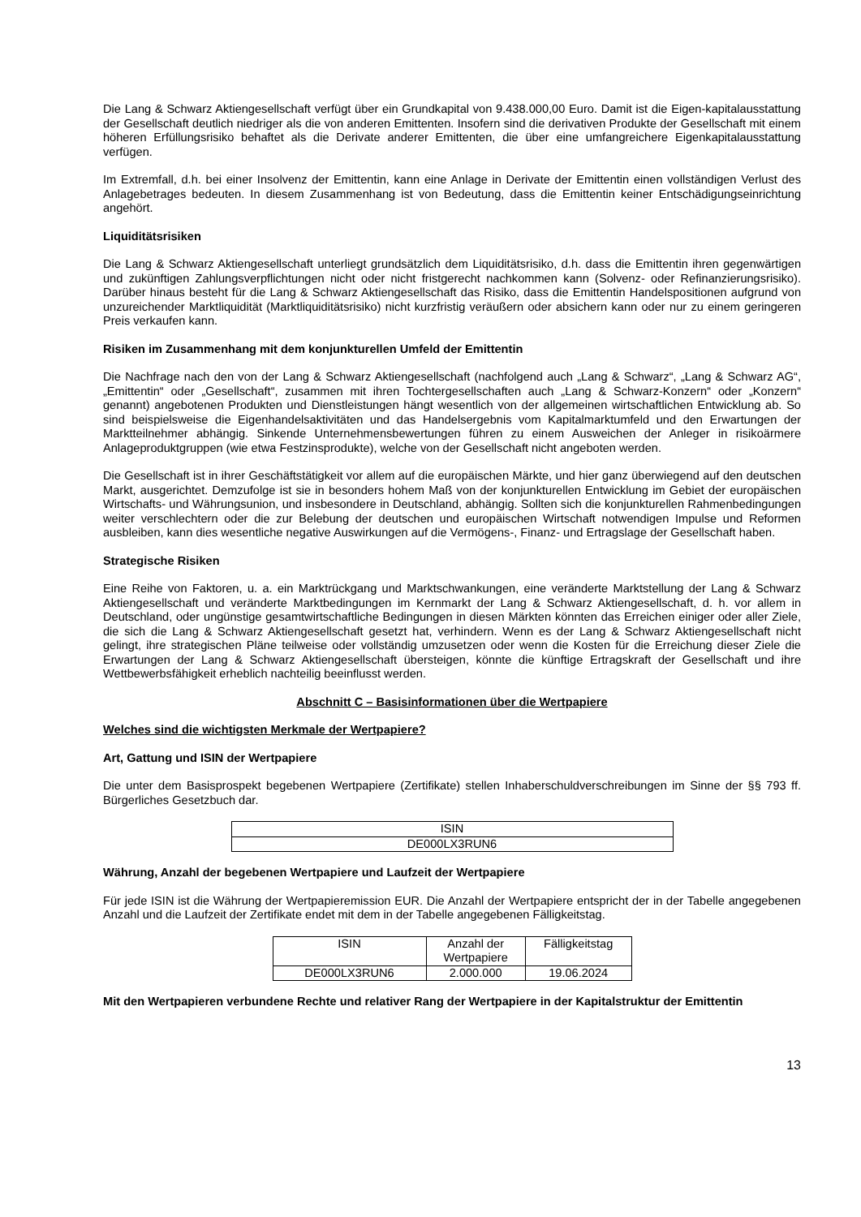Die Lang & Schwarz Aktiengesellschaft verfügt über ein Grundkapital von 9.438.000,00 Euro. Damit ist die Eigen-kapitalausstattung der Gesellschaft deutlich niedriger als die von anderen Emittenten. Insofern sind die derivativen Produkte der Gesellschaft mit einem höheren Erfüllungsrisiko behaftet als die Derivate anderer Emittenten, die über eine umfangreichere Eigenkapitalausstattung verfügen.
Im Extremfall, d.h. bei einer Insolvenz der Emittentin, kann eine Anlage in Derivate der Emittentin einen vollständigen Verlust des Anlagebetrages bedeuten. In diesem Zusammenhang ist von Bedeutung, dass die Emittentin keiner Entschädigungseinrichtung angehört.
Liquiditätsrisiken
Die Lang & Schwarz Aktiengesellschaft unterliegt grundsätzlich dem Liquiditätsrisiko, d.h. dass die Emittentin ihren gegenwärtigen und zukünftigen Zahlungsverpflichtungen nicht oder nicht fristgerecht nachkommen kann (Solvenz- oder Refinanzierungsrisiko). Darüber hinaus besteht für die Lang & Schwarz Aktiengesellschaft das Risiko, dass die Emittentin Handelspositionen aufgrund von unzureichender Marktliquidität (Marktliquiditätsrisiko) nicht kurzfristig veräußern oder absichern kann oder nur zu einem geringeren Preis verkaufen kann.
Risiken im Zusammenhang mit dem konjunkturellen Umfeld der Emittentin
Die Nachfrage nach den von der Lang & Schwarz Aktiengesellschaft (nachfolgend auch „Lang & Schwarz“, „Lang & Schwarz AG“, „Emittentin“ oder „Gesellschaft“, zusammen mit ihren Tochtergesellschaften auch „Lang & Schwarz-Konzern“ oder „Konzern“ genannt) angebotenen Produkten und Dienstleistungen hängt wesentlich von der allgemeinen wirtschaftlichen Entwicklung ab. So sind beispielsweise die Eigenhandelsaktivitäten und das Handelsergebnis vom Kapitalmarktumfeld und den Erwartungen der Marktteilnehmer abhängig. Sinkende Unternehmensbewertungen führen zu einem Ausweichen der Anleger in risikoärmere Anlageproduktgruppen (wie etwa Festzinsprodukte), welche von der Gesellschaft nicht angeboten werden.
Die Gesellschaft ist in ihrer Geschäftstätigkeit vor allem auf die europäischen Märkte, und hier ganz überwiegend auf den deutschen Markt, ausgerichtet. Demzufolge ist sie in besonders hohem Maß von der konjunkturellen Entwicklung im Gebiet der europäischen Wirtschafts- und Währungsunion, und insbesondere in Deutschland, abhängig. Sollten sich die konjunkturellen Rahmenbedingungen weiter verschlechtern oder die zur Belebung der deutschen und europäischen Wirtschaft notwendigen Impulse und Reformen ausbleiben, kann dies wesentliche negative Auswirkungen auf die Vermögens-, Finanz- und Ertragslage der Gesellschaft haben.
Strategische Risiken
Eine Reihe von Faktoren, u. a. ein Marktrückgang und Marktschwankungen, eine veränderte Marktstellung der Lang & Schwarz Aktiengesellschaft und veränderte Marktbedingungen im Kernmarkt der Lang & Schwarz Aktiengesellschaft, d. h. vor allem in Deutschland, oder ungünstige gesamtwirtschaftliche Bedingungen in diesen Märkten könnten das Erreichen einiger oder aller Ziele, die sich die Lang & Schwarz Aktiengesellschaft gesetzt hat, verhindern. Wenn es der Lang & Schwarz Aktiengesellschaft nicht gelingt, ihre strategischen Pläne teilweise oder vollständig umzusetzen oder wenn die Kosten für die Erreichung dieser Ziele die Erwartungen der Lang & Schwarz Aktiengesellschaft übersteigen, könnte die künftige Ertragskraft der Gesellschaft und ihre Wettbewerbsfähigkeit erheblich nachteilig beeinflusst werden.
Abschnitt C – Basisinformationen über die Wertpapiere
Welches sind die wichtigsten Merkmale der Wertpapiere?
Art, Gattung und ISIN der Wertpapiere
Die unter dem Basisprospekt begebenen Wertpapiere (Zertifikate) stellen Inhaberschuldverschreibungen im Sinne der §§ 793 ff. Bürgerliches Gesetzbuch dar.
| ISIN |
| --- |
| DE000LX3RUN6 |
Währung, Anzahl der begebenen Wertpapiere und Laufzeit der Wertpapiere
Für jede ISIN ist die Währung der Wertpapieremission EUR. Die Anzahl der Wertpapiere entspricht der in der Tabelle angegebenen Anzahl und die Laufzeit der Zertifikate endet mit dem in der Tabelle angegebenen Fälligkeitstag.
| ISIN | Anzahl der Wertpapiere | Fälligkeitstag |
| --- | --- | --- |
| DE000LX3RUN6 | 2.000.000 | 19.06.2024 |
Mit den Wertpapieren verbundene Rechte und relativer Rang der Wertpapiere in der Kapitalstruktur der Emittentin
13